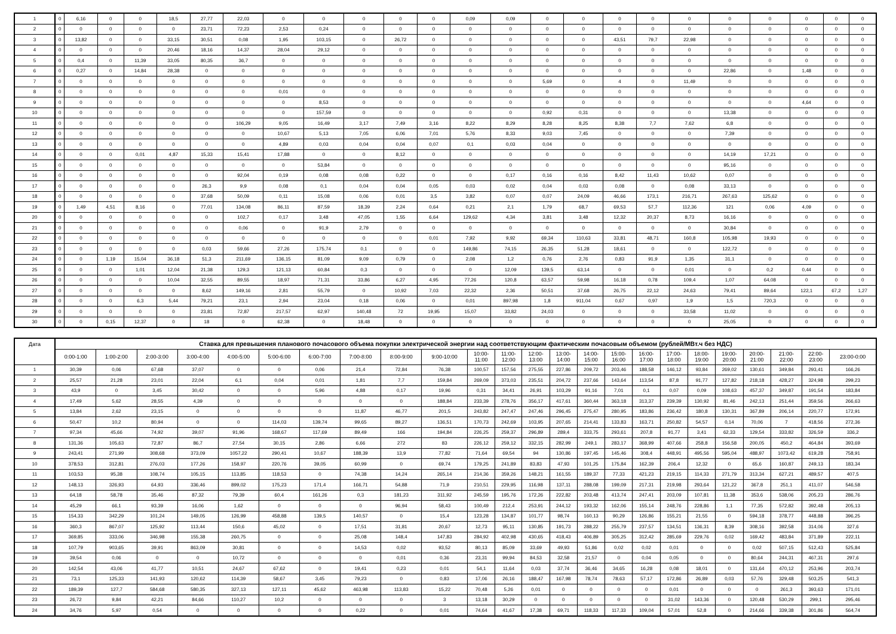| 1 | 0 | 6,16 | 0 | 0 | 18,5 | 27,77 | 22,03 | 0 | 0 | 0 | 0 | 0 | 0,09 | 0,09 | 0 | 0 | 0 | 0 | 0 | 0 | 0 | 0 | 0 | 0 |
| 2 | 0 | 0 | 0 | 0 | 0 | 23,71 | 72,23 | 2,53 | 0,24 | 0 | 0 | 0 | 0 | 0 | 0 | 0 | 0 | 0 | 0 | 0 | 0 | 0 | 0 | 0 |
| 3 | 0 | 13,82 | 0 | 0 | 33,15 | 30,51 | 0,08 | 1,95 | 103,15 | 0 | 26,72 | 0 | 0 | 0 | 0 | 0 | 43,51 | 79,7 | 22,98 | 0 | 0 | 0 | 0 | 0 |
| 4 | 0 | 0 | 0 | 0 | 20,46 | 18,16 | 14,37 | 28,04 | 29,12 | 0 | 0 | 0 | 0 | 0 | 0 | 0 | 0 | 0 | 0 | 0 | 0 | 0 | 0 | 0 |
| 5 | 0 | 0,4 | 0 | 11,39 | 33,05 | 80,35 | 36,7 | 0 | 0 | 0 | 0 | 0 | 0 | 0 | 0 | 0 | 0 | 0 | 0 | 0 | 0 | 0 | 0 | 0 |
| 6 | 0 | 0,27 | 0 | 14,84 | 28,38 | 0 | 0 | 0 | 0 | 0 | 0 | 0 | 0 | 0 | 0 | 0 | 0 | 0 | 0 | 22,86 | 0 | 1,48 | 0 | 0 |
| 7 | 0 | 0 | 0 | 0 | 0 | 0 | 0 | 0 | 0 | 0 | 0 | 0 | 0 | 0 | 5,69 | 0 | 4 | 0 | 11,49 | 0 | 0 | 0 | 0 | 0 |
| 8 | 0 | 0 | 0 | 0 | 0 | 0 | 0 | 0,01 | 0 | 0 | 0 | 0 | 0 | 0 | 0 | 0 | 0 | 0 | 0 | 0 | 0 | 0 | 0 | 0 |
| 9 | 0 | 0 | 0 | 0 | 0 | 0 | 0 | 0 | 8,53 | 0 | 0 | 0 | 0 | 0 | 0 | 0 | 0 | 0 | 0 | 0 | 0 | 4,64 | 0 | 0 |
| 10 | 0 | 0 | 0 | 0 | 0 | 0 | 0 | 0 | 157,59 | 0 | 0 | 0 | 0 | 0 | 0,92 | 0,31 | 0 | 0 | 0 | 13,38 | 0 | 0 | 0 | 0 |
| 11 | 0 | 0 | 0 | 0 | 0 | 0 | 106,29 | 9,05 | 16,49 | 3,17 | 7,49 | 3,16 | 8,22 | 8,29 | 8,28 | 8,25 | 8,38 | 7,7 | 7,62 | 6,8 | 0 | 0 | 0 | 0 |
| 12 | 0 | 0 | 0 | 0 | 0 | 0 | 0 | 10,67 | 5,13 | 7,05 | 6,06 | 7,01 | 5,76 | 8,33 | 9,03 | 7,45 | 0 | 0 | 0 | 7,39 | 0 | 0 | 0 | 0 |
| 13 | 0 | 0 | 0 | 0 | 0 | 0 | 0 | 4,89 | 0,03 | 0,04 | 0,04 | 0,07 | 0,1 | 0,03 | 0,04 | 0 | 0 | 0 | 0 | 0 | 0 | 0 | 0 | 0 |
| 14 | 0 | 0 | 0 | 0,01 | 4,87 | 15,33 | 15,41 | 17,88 | 0 | 0 | 8,12 | 0 | 0 | 0 | 0 | 0 | 0 | 0 | 0 | 14,19 | 17,21 | 0 | 0 | 0 |
| 15 | 0 | 0 | 0 | 0 | 0 | 0 | 0 | 0 | 53,84 | 0 | 0 | 0 | 0 | 0 | 0 | 0 | 0 | 0 | 0 | 95,16 | 0 | 0 | 0 | 0 |
| 16 | 0 | 0 | 0 | 0 | 0 | 0 | 92,04 | 0,19 | 0,08 | 0,08 | 0,22 | 0 | 0 | 0,17 | 0,16 | 0,16 | 8,42 | 11,43 | 10,62 | 0,07 | 0 | 0 | 0 | 0 |
| 17 | 0 | 0 | 0 | 0 | 0 | 26,3 | 9,9 | 0,08 | 0,1 | 0,04 | 0,04 | 0,05 | 0,03 | 0,02 | 0,04 | 0,03 | 0,08 | 0 | 0,08 | 33,13 | 0 | 0 | 0 | 0 |
| 18 | 0 | 0 | 0 | 0 | 0 | 37,68 | 50,09 | 0,11 | 15,08 | 0,06 | 0,01 | 3,5 | 3,82 | 0,07 | 0,07 | 24,09 | 46,66 | 173,1 | 216,71 | 267,63 | 125,62 | 0 | 0 | 0 |
| 19 | 0 | 1,49 | 4,51 | 8,16 | 0 | 77,01 | 134,08 | 86,11 | 87,59 | 18,39 | 2,24 | 0,64 | 0,21 | 2,1 | 1,79 | 68,7 | 69,53 | 57,7 | 112,36 | 121 | 0,06 | 4,09 | 0 | 0 |
| 20 | 0 | 0 | 0 | 0 | 0 | 0 | 102,7 | 0,17 | 3,48 | 47,05 | 1,55 | 6,64 | 129,62 | 4,34 | 3,81 | 3,48 | 12,32 | 20,37 | 8,73 | 16,16 | 0 | 0 | 0 | 0 |
| 21 | 0 | 0 | 0 | 0 | 0 | 0 | 0,06 | 0 | 91,9 | 2,79 | 0 | 0 | 0 | 0 | 0 | 0 | 0 | 0 | 0 | 30,84 | 0 | 0 | 0 | 0 |
| 22 | 0 | 0 | 0 | 0 | 0 | 0 | 0 | 0 | 0 | 0 | 0 | 0,01 | 7,92 | 9,92 | 69,34 | 110,63 | 33,81 | 48,71 | 160,8 | 105,98 | 19,93 | 0 | 0 | 0 |
| 23 | 0 | 0 | 0 | 0 | 0 | 0,03 | 59,66 | 27,26 | 175,74 | 0,1 | 0 | 0 | 149,86 | 74,15 | 26,35 | 51,28 | 18,61 | 0 | 0 | 122,72 | 0 | 0 | 0 | 0 |
| 24 | 0 | 0 | 1,19 | 15,04 | 36,18 | 51,3 | 211,69 | 136,15 | 81,09 | 9,09 | 0,79 | 0 | 2,08 | 1,2 | 0,76 | 2,76 | 0,83 | 91,9 | 1,35 | 31,1 | 0 | 0 | 0 | 0 |
| 25 | 0 | 0 | 0 | 1,01 | 12,04 | 21,38 | 129,3 | 121,13 | 60,84 | 0,3 | 0 | 0 | 0 | 12,09 | 139,5 | 63,14 | 0 | 0 | 0,01 | 0 | 0,2 | 0,44 | 0 | 0 |
| 26 | 0 | 0 | 0 | 0 | 10,04 | 32,55 | 89,55 | 18,97 | 71,31 | 33,86 | 6,27 | 4,95 | 77,26 | 120,8 | 63,57 | 59,98 | 16,18 | 0,78 | 109,4 | 1,07 | 64,08 | 0 | 0 | 0 |
| 27 | 0 | 0 | 0 | 0 | 0 | 8,62 | 149,16 | 2,81 | 55,79 | 0 | 10,92 | 7,03 | 22,32 | 2,36 | 50,51 | 37,68 | 26,75 | 22,12 | 24,63 | 79,41 | 89,64 | 122,1 | 67,2 | 1,27 |
| 28 | 0 | 0 | 0 | 6,3 | 5,44 | 79,21 | 23,1 | 2,94 | 23,04 | 0,18 | 0,06 | 0 | 0,01 | 897,98 | 1,8 | 911,04 | 0,67 | 0,97 | 1,9 | 1,5 | 720,3 | 0 | 0 | 0 |
| 29 | 0 | 0 | 0 | 0 | 0 | 23,81 | 72,87 | 217,57 | 62,97 | 140,48 | 72 | 19,95 | 15,07 | 33,82 | 24,03 | 0 | 0 | 0 | 33,58 | 11,02 | 0 | 0 | 0 | 0 |
| 30 | 0 | 0 | 0,15 | 12,37 | 0 | 18 | 0 | 62,38 | 0 | 18,48 | 0 | 0 | 0 | 0 | 0 | 0 | 0 | 0 | 0 | 25,05 | 0 | 0 | 0 | 0 |
| Дата | Ставка для превышения планового почасового объема покупки электрической энергии над соответствующим фактическим почасовым объемом (рублей/МВт.ч без НДС) | | | | | | | | | | | | | | | | | | | | | | | |
| --- | --- | --- | --- | --- | --- | --- | --- | --- | --- | --- | --- | --- | --- | --- | --- | --- | --- | --- | --- | --- | --- | --- | --- | --- |
| | 0:00-1:00 | 1:00-2:00 | 2:00-3:00 | 3:00-4:00 | 4:00-5:00 | 5:00-6:00 | 6:00-7:00 | 7:00-8:00 | 8:00-9:00 | 9:00-10:00 | 10:00- 11:00 | 11:00- 12:00 | 12:00- 13:00 | 13:00- 14:00 | 14:00- 15:00 | 15:00- 16:00 | 16:00- 17:00 | 17:00- 18:00 | 18:00- 19:00 | 19:00- 20:00 | 20:00- 21:00 | 21:00- 22:00 | 22:00- 23:00 | 23:00-0:00 |
| 1 | 30,39 | 0,06 | 67,68 | 37,07 | 0 | 0 | 0,06 | 21,4 | 72,84 | 76,38 | 100,57 | 157,56 | 275,55 | 227,86 | 209,72 | 203,46 | 188,58 | 146,12 | 93,84 | 269,02 | 130,61 | 349,84 | 293,41 | 166,26 |
| 2 | 25,57 | 21,28 | 23,01 | 22,04 | 6,1 | 0,04 | 0,01 | 1,81 | 7,7 | 159,84 | 269,09 | 373,03 | 235,51 | 204,72 | 237,66 | 143,64 | 113,54 | 87,8 | 91,77 | 127,82 | 218,18 | 428,27 | 324,98 | 299,23 |
| 3 | 43,9 | 0 | 3,45 | 30,42 | 0 | 0 | 5,96 | 4,88 | 0,17 | 19,96 | 0,31 | 34,41 | 26,91 | 103,29 | 91,16 | 7,01 | 0,1 | 0,07 | 0,09 | 108,63 | 457,37 | 349,87 | 191,54 | 183,84 |
| 4 | 17,49 | 5,62 | 28,55 | 4,39 | 0 | 0 | 0 | 0 | 0 | 188,84 | 233,39 | 278,76 | 356,17 | 417,61 | 360,44 | 363,18 | 313,37 | 239,39 | 130,92 | 81,46 | 242,13 | 251,44 | 359,56 | 266,63 |
| 5 | 13,84 | 2,62 | 23,15 | 0 | 0 | 0 | 0 | 11,87 | 46,77 | 201,5 | 243,82 | 247,47 | 247,46 | 296,45 | 275,47 | 280,95 | 183,86 | 236,42 | 180,8 | 130,31 | 367,89 | 206,14 | 220,77 | 172,91 |
| 6 | 50,47 | 10,2 | 80,94 | 0 | 0 | 114,03 | 139,74 | 99,65 | 89,27 | 136,51 | 170,73 | 242,69 | 103,95 | 207,65 | 214,41 | 133,83 | 163,71 | 250,82 | 54,57 | 0,14 | 70,06 | 7 | 418,56 | 272,36 |
| 7 | 97,34 | 45,66 | 74,92 | 39,07 | 91,96 | 168,67 | 117,69 | 89,49 | 166 | 194,84 | 226,25 | 259,37 | 296,89 | 289,4 | 333,75 | 293,61 | 207,8 | 91,77 | 3,41 | 62,33 | 129,54 | 333,82 | 326,59 | 336,2 |
| 8 | 131,36 | 105,63 | 72,87 | 86,7 | 27,54 | 30,15 | 2,86 | 6,66 | 272 | 83 | 226,12 | 259,12 | 332,15 | 282,99 | 249,1 | 283,17 | 368,99 | 407,66 | 258,8 | 156,58 | 200,05 | 450,2 | 464,84 | 393,69 |
| 9 | 243,41 | 271,99 | 308,68 | 373,09 | 1057,22 | 290,41 | 10,67 | 188,39 | 13,9 | 77,82 | 71,64 | 69,54 | 94 | 130,86 | 197,45 | 145,46 | 308,4 | 448,91 | 495,56 | 595,04 | 488,97 | 1073,42 | 619,28 | 758,91 |
| 10 | 378,53 | 312,81 | 276,03 | 177,26 | 158,97 | 220,76 | 39,05 | 60,99 | 0 | 69,74 | 179,25 | 241,89 | 83,83 | 47,93 | 101,25 | 175,84 | 162,39 | 206,4 | 12,32 | 0 | 65,6 | 160,87 | 249,13 | 183,34 |
| 11 | 103,53 | 95,38 | 108,74 | 105,15 | 113,85 | 118,53 | 0 | 74,38 | 14,24 | 265,14 | 214,36 | 359,26 | 148,21 | 161,55 | 189,37 | 77,33 | 421,23 | 219,15 | 114,33 | 271,79 | 313,34 | 627,21 | 489,57 | 407,5 |
| 12 | 148,13 | 326,93 | 64,93 | 336,46 | 899,02 | 175,23 | 171,4 | 166,71 | 54,88 | 71,9 | 210,51 | 229,95 | 116,98 | 137,11 | 288,08 | 199,09 | 217,31 | 219,98 | 293,64 | 121,22 | 367,8 | 251,1 | 411,07 | 546,58 |
| 13 | 64,18 | 58,78 | 35,46 | 87,32 | 79,39 | 60,4 | 161,26 | 0,3 | 181,23 | 311,92 | 245,59 | 195,76 | 172,26 | 222,82 | 203,48 | 413,74 | 247,41 | 203,09 | 107,81 | 11,38 | 353,6 | 538,06 | 205,23 | 286,76 |
| 14 | 45,29 | 66,1 | 93,39 | 16,06 | 1,62 | 0 | 0 | 0 | 96,94 | 58,43 | 100,49 | 212,4 | 253,91 | 244,12 | 193,32 | 162,06 | 155,14 | 248,76 | 228,86 | 1,1 | 77,35 | 572,82 | 392,48 | 205,13 |
| 15 | 154,33 | 342,29 | 101,24 | 149,05 | 126,99 | 458,88 | 139,5 | 140,57 | 0 | 15,4 | 123,28 | 134,87 | 101,77 | 98,74 | 160,13 | 90,29 | 126,86 | 155,21 | 21,55 | 0 | 594,18 | 378,77 | 448,88 | 396,25 |
| 16 | 360,3 | 867,07 | 125,92 | 113,44 | 150,6 | 45,02 | 0 | 17,51 | 31,81 | 20,67 | 12,73 | 95,11 | 130,85 | 191,73 | 288,22 | 255,79 | 237,57 | 134,51 | 136,31 | 8,39 | 308,16 | 392,58 | 314,06 | 327,6 |
| 17 | 369,85 | 333,06 | 346,98 | 155,38 | 260,75 | 0 | 0 | 25,08 | 148,4 | 147,83 | 284,92 | 402,98 | 430,65 | 418,43 | 406,89 | 305,25 | 312,42 | 285,69 | 229,76 | 0,02 | 169,42 | 483,84 | 371,89 | 222,11 |
| 18 | 107,79 | 903,65 | 39,91 | 863,09 | 30,81 | 0 | 0 | 14,53 | 0,02 | 93,52 | 80,13 | 85,09 | 33,69 | 49,93 | 51,86 | 0,02 | 0,02 | 0,01 | 0 | 0 | 0,02 | 507,15 | 512,43 | 525,84 |
| 19 | 39,54 | 0,06 | 0 | 0 | 10,72 | 0 | 0 | 0 | 0,01 | 0,36 | 23,31 | 99,94 | 84,53 | 32,58 | 21,57 | 0 | 0,04 | 0,05 | 0 | 0 | 80,64 | 244,31 | 467,31 | 297,6 |
| 20 | 142,54 | 43,06 | 41,77 | 10,51 | 24,67 | 67,62 | 0 | 19,41 | 0,23 | 0,01 | 54,1 | 11,64 | 0,03 | 37,74 | 36,46 | 34,65 | 16,28 | 0,08 | 18,01 | 0 | 131,64 | 470,12 | 253,96 | 203,74 |
| 21 | 73,1 | 125,33 | 141,93 | 120,62 | 114,39 | 58,67 | 3,45 | 79,23 | 0 | 0,83 | 17,06 | 26,16 | 188,47 | 167,98 | 78,74 | 78,63 | 57,17 | 172,86 | 26,89 | 0,03 | 57,76 | 329,48 | 503,25 | 541,3 |
| 22 | 189,39 | 127,7 | 584,68 | 580,35 | 327,13 | 127,11 | 45,62 | 463,98 | 113,83 | 15,22 | 70,48 | 5,26 | 0,01 | 0 | 0 | 0 | 0 | 0,01 | 0 | 0 | 0 | 261,3 | 393,63 | 171,01 |
| 23 | 26,72 | 9,84 | 42,21 | 84,66 | 110,27 | 10,2 | 0 | 0 | 0 | 3 | 13,18 | 30,29 | 0 | 0 | 0 | 0 | 0 | 31,02 | 143,36 | 0 | 120,48 | 530,29 | 299,1 | 295,46 |
| 24 | 34,76 | 5,97 | 0,54 | 0 | 0 | 0 | 0 | 0,22 | 0 | 0,01 | 74,64 | 41,67 | 17,38 | 69,71 | 118,33 | 117,33 | 109,04 | 57,01 | 52,8 | 0 | 214,66 | 339,38 | 301,86 | 564,74 |